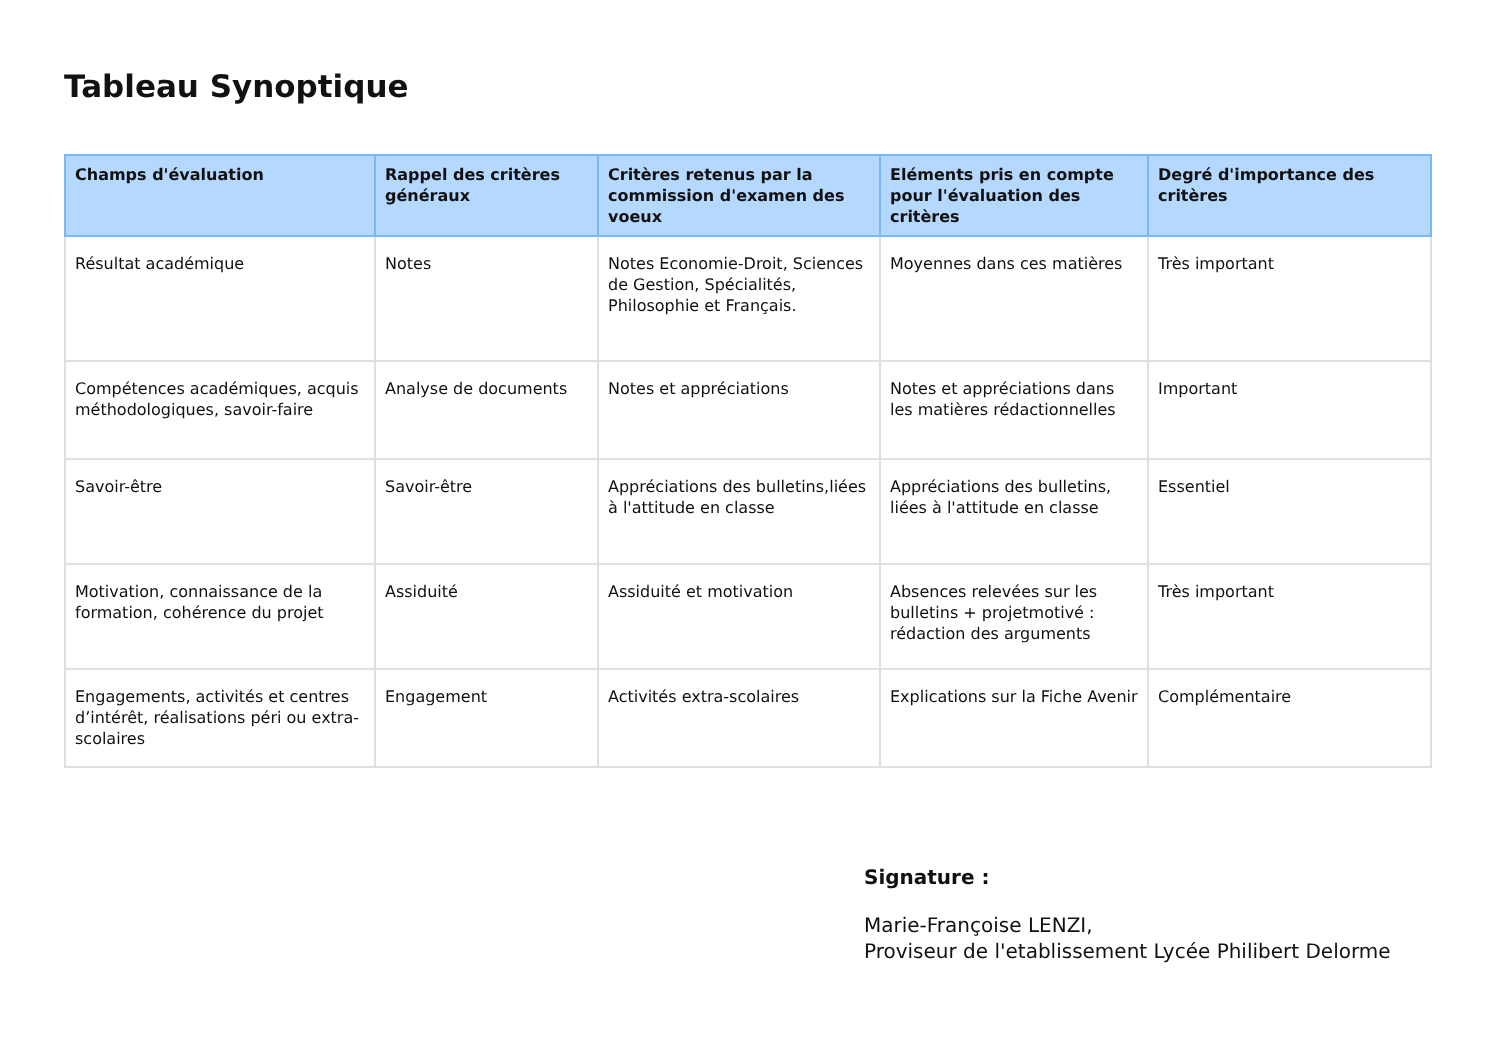Tableau Synoptique
| Champs d'évaluation | Rappel des critères généraux | Critères retenus par la commission d'examen des voeux | Eléments pris en compte pour l'évaluation des critères | Degré d'importance des critères |
| --- | --- | --- | --- | --- |
| Résultat académique | Notes | Notes Economie-Droit, Sciences de Gestion, Spécialités, Philosophie et Français. | Moyennes dans ces matières | Très important |
| Compétences académiques, acquis méthodologiques, savoir-faire | Analyse de documents | Notes et appréciations | Notes et appréciations dans les matières rédactionnelles | Important |
| Savoir-être | Savoir-être | Appréciations des bulletins,liées à l'attitude en classe | Appréciations des bulletins, liées à l'attitude en classe | Essentiel |
| Motivation, connaissance de la formation, cohérence du projet | Assiduité | Assiduité et motivation | Absences relevées sur les bulletins + projetmotivé : rédaction des arguments | Très important |
| Engagements, activités et centres d’intérêt, réalisations péri ou extra-scolaires | Engagement | Activités extra-scolaires | Explications sur la Fiche Avenir | Complémentaire |
Signature :
Marie-Françoise LENZI,
Proviseur de l'etablissement Lycée Philibert Delorme